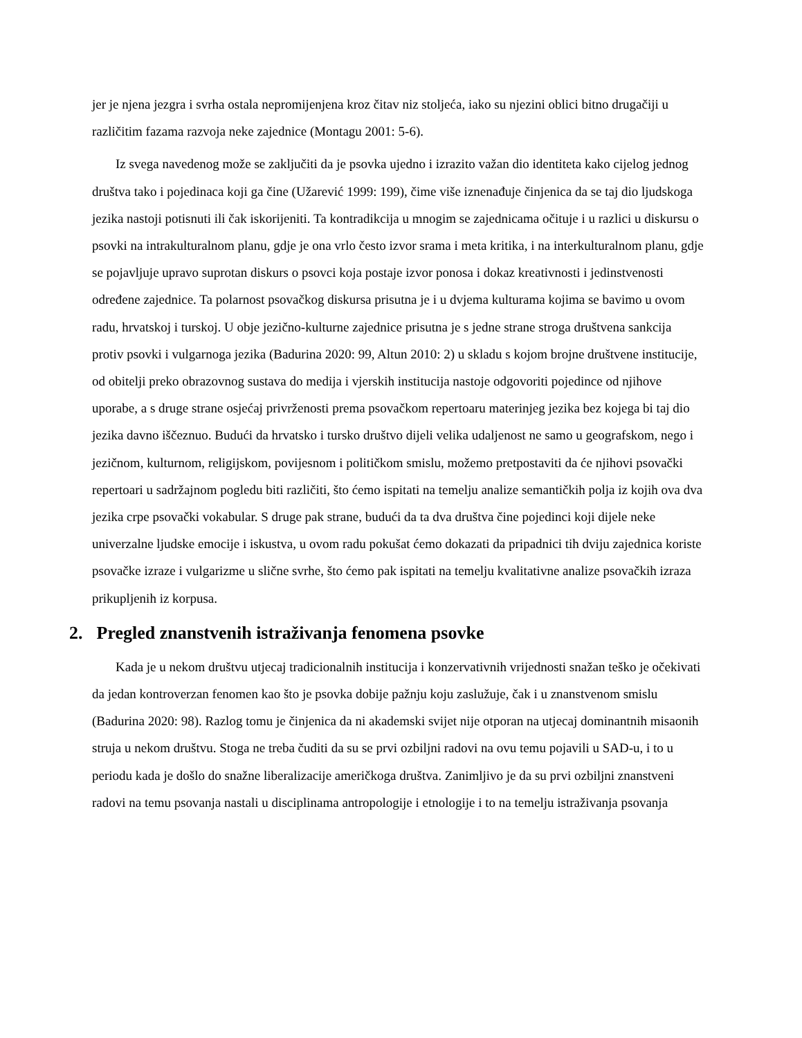jer je njena jezgra i svrha ostala nepromijenjena kroz čitav niz stoljeća, iako su njezini oblici bitno drugačiji u različitim fazama razvoja neke zajednice (Montagu 2001: 5-6).
Iz svega navedenog može se zaključiti da je psovka ujedno i izrazito važan dio identiteta kako cijelog jednog društva tako i pojedinaca koji ga čine (Užarević 1999: 199), čime više iznenađuje činjenica da se taj dio ljudskoga jezika nastoji potisnuti ili čak iskorijeniti. Ta kontradikcija u mnogim se zajednicama očituje i u razlici u diskursu o psovki na intrakulturalnom planu, gdje je ona vrlo često izvor srama i meta kritika, i na interkulturalnom planu, gdje se pojavljuje upravo suprotan diskurs o psovci koja postaje izvor ponosa i dokaz kreativnosti i jedinstvenosti određene zajednice. Ta polarnost psovačkog diskursa prisutna je i u dvjema kulturama kojima se bavimo u ovom radu, hrvatskoj i turskoj. U obje jezično-kulturne zajednice prisutna je s jedne strane stroga društvena sankcija protiv psovki i vulgarnoga jezika (Badurina 2020: 99, Altun 2010: 2) u skladu s kojom brojne društvene institucije, od obitelji preko obrazovnog sustava do medija i vjerskih institucija nastoje odgovoriti pojedince od njihove uporabe, a s druge strane osjećaj privrženosti prema psovačkom repertoaru materinjeg jezika bez kojega bi taj dio jezika davno iščeznuo. Budući da hrvatsko i tursko društvo dijeli velika udaljenost ne samo u geografskom, nego i jezičnom, kulturnom, religijskom, povijesnom i političkom smislu, možemo pretpostaviti da će njihovi psovački repertoari u sadržajnom pogledu biti različiti, što ćemo ispitati na temelju analize semantičkih polja iz kojih ova dva jezika crpe psovački vokabular. S druge pak strane, budući da ta dva društva čine pojedinci koji dijele neke univerzalne ljudske emocije i iskustva, u ovom radu pokušat ćemo dokazati da pripadnici tih dviju zajednica koriste psovačke izraze i vulgarizme u slične svrhe, što ćemo pak ispitati na temelju kvalitativne analize psovačkih izraza prikupljenih iz korpusa.
2. Pregled znanstvenih istraživanja fenomena psovke
Kada je u nekom društvu utjecaj tradicionalnih institucija i konzervativnih vrijednosti snažan teško je očekivati da jedan kontroverzan fenomen kao što je psovka dobije pažnju koju zaslužuje, čak i u znanstvenom smislu (Badurina 2020: 98). Razlog tomu je činjenica da ni akademski svijet nije otporan na utjecaj dominantnih misaonih struja u nekom društvu. Stoga ne treba čuditi da su se prvi ozbiljni radovi na ovu temu pojavili u SAD-u, i to u periodu kada je došlo do snažne liberalizacije američkoga društva. Zanimljivo je da su prvi ozbiljni znanstveni radovi na temu psovanja nastali u disciplinama antropologije i etnologije i to na temelju istraživanja psovanja